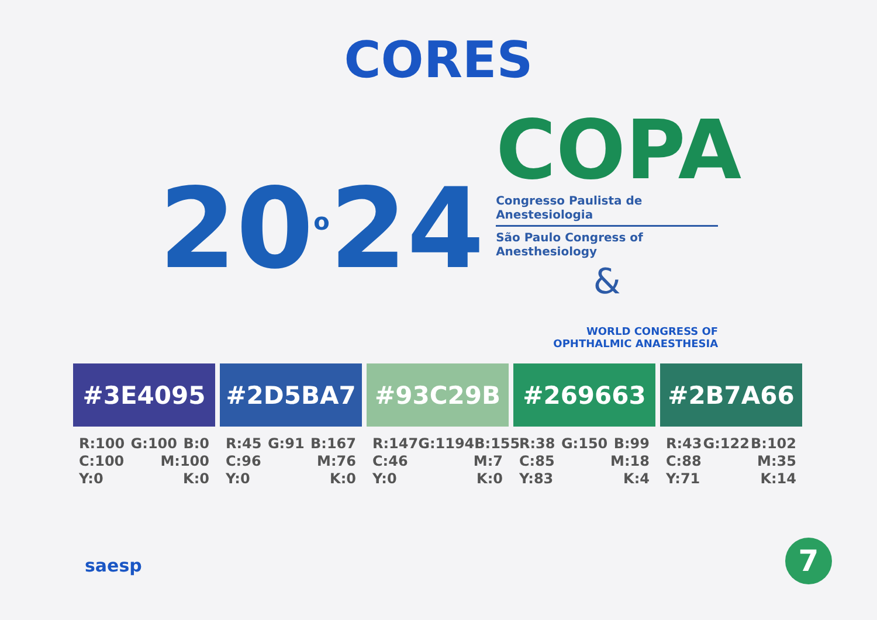CORES
20<sup>o</sup>24
COPA
Congresso Paulista de Anestesiologia
São Paulo Congress of Anesthesiology
&
WORLD CONGRESS OF
OPHTHALMIC ANAESTHESIA
#3E4095
R:100 G:100 B:0
C:100 M:100
Y:0 K:0
#2D5BA7
R:45 G:91 B:167
C:96 M:76
Y:0 K:0
#93C29B
R:147 G:1194 B:155
C:46 M:7
Y:0 K:0
#269663
R:38 G:150 B:99
C:85 M:18
Y:83 K:4
#2B7A66
R:43 G:122 B:102
C:88 M:35
Y:71 K:14
saesp 7